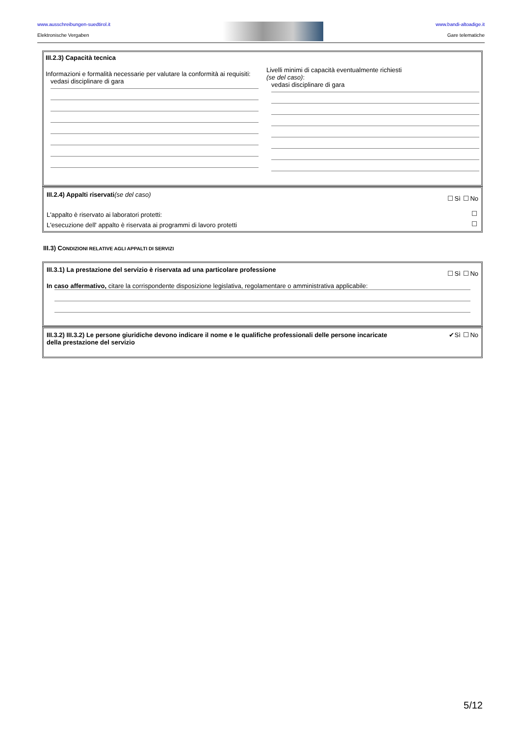www.ausschreibungen-suedtirol.it
Elektronische Vergaben
www.bandi-altoadige.it
Gare telematiche
III.2.3) Capacità tecnica
Informazioni e formalità necessarie per valutare la conformità ai requisiti:
vedasi disciplinare di gara
Livelli minimi di capacità eventualmente richiesti
(se del caso):
vedasi disciplinare di gara
III.2.4) Appalti riservati(se del caso)
Sì No
L'appalto è riservato ai laboratori protetti:
L'esecuzione dell' appalto è riservata ai programmi di lavoro protetti
III.3) CONDIZIONI RELATIVE AGLI APPALTI DI SERVIZI
III.3.1) La prestazione del servizio è riservata ad una particolare professione
Sì No
In caso affermativo, citare la corrispondente disposizione legislativa, regolamentare o amministrativa applicabile:
III.3.2) III.3.2) Le persone giuridiche devono indicare il nome e le qualifiche professionali delle persone incaricate
della prestazione del servizio
✔Sì No
5/12